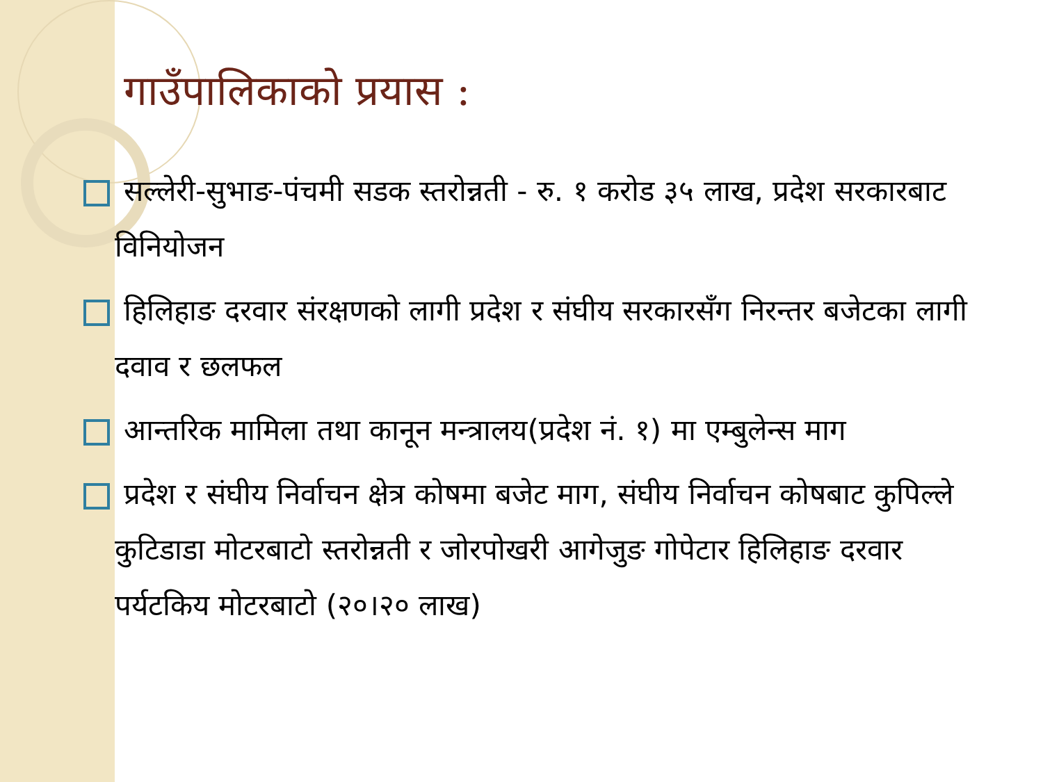गाउँपालिकाको प्रयास :
सल्लेरी-सुभाङ-पंचमी सडक स्तरोन्नती - रु. १ करोड ३५ लाख, प्रदेश सरकारबाट विनियोजन
हिलिहाङ दरवार संरक्षणको लागी प्रदेश र संघीय सरकारसँग निरन्तर बजेटका लागी दवाव र छलफल
आन्तरिक मामिला तथा कानून मन्त्रालय(प्रदेश नं. १) मा एम्बुलेन्स माग
प्रदेश र संघीय निर्वाचन क्षेत्र कोषमा बजेट माग, संघीय निर्वाचन कोषबाट कुपिल्ले कुटिडाडा मोटरबाटो स्तरोन्नती र जोरपोखरी आगेजुङ गोपेटार हिलिहाङ दरवार पर्यटकिय मोटरबाटो (२०।२० लाख)